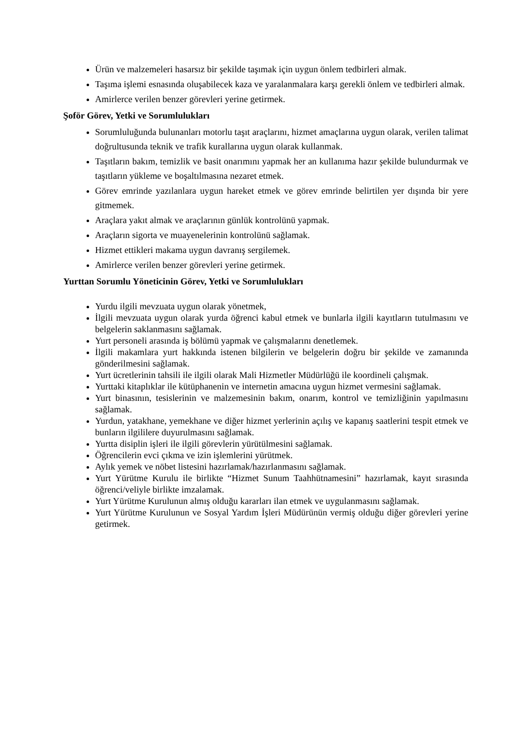Ürün ve malzemeleri hasarsız bir şekilde taşımak için uygun önlem tedbirleri almak.
Taşıma işlemi esnasında oluşabilecek kaza ve yaralanmalara karşı gerekli önlem ve tedbirleri almak.
Amirlerce verilen benzer görevleri yerine getirmek.
Şoför Görev, Yetki ve Sorumlulukları
Sorumluluğunda bulunanları motorlu taşıt araçlarını, hizmet amaçlarına uygun olarak, verilen talimat doğrultusunda teknik ve trafik kurallarına uygun olarak kullanmak.
Taşıtların bakım, temizlik ve basit onarımını yapmak her an kullanıma hazır şekilde bulundurmak ve taşıtların yükleme ve boşaltılmasına nezaret etmek.
Görev emrinde yazılanlara uygun hareket etmek ve görev emrinde belirtilen yer dışında bir yere gitmemek.
Araçlara yakıt almak ve araçlarının günlük kontrolünü yapmak.
Araçların sigorta ve muayenelerinin kontrolünü sağlamak.
Hizmet ettikleri makama uygun davranış sergilemek.
Amirlerce verilen benzer görevleri yerine getirmek.
Yurttan Sorumlu Yöneticinin Görev, Yetki ve Sorumlulukları
Yurdu ilgili mevzuata uygun olarak yönetmek,
İlgili mevzuata uygun olarak yurda öğrenci kabul etmek ve bunlarla ilgili kayıtların tutulmasını ve belgelerin saklanmasını sağlamak.
Yurt personeli arasında iş bölümü yapmak ve çalışmalarını denetlemek.
İlgili makamlara yurt hakkında istenen bilgilerin ve belgelerin doğru bir şekilde ve zamanında gönderilmesini sağlamak.
Yurt ücretlerinin tahsili ile ilgili olarak Mali Hizmetler Müdürlüğü ile koordineli çalışmak.
Yurttaki kitaplıklar ile kütüphanenin ve internetin amacına uygun hizmet vermesini sağlamak.
Yurt binasının, tesislerinin ve malzemesinin bakım, onarım, kontrol ve temizliğinin yapılmasını sağlamak.
Yurdun, yatakhane, yemekhane ve diğer hizmet yerlerinin açılış ve kapanış saatlerini tespit etmek ve bunların ilgililere duyurulmasını sağlamak.
Yurtta disiplin işleri ile ilgili görevlerin yürütülmesini sağlamak.
Öğrencilerin evci çıkma ve izin işlemlerini yürütmek.
Aylık yemek ve nöbet listesini hazırlamak/hazırlanmasını sağlamak.
Yurt Yürütme Kurulu ile birlikte “Hizmet Sunum Taahhütnamesini” hazırlamak, kayıt sırasında öğrenci/veliyle birlikte imzalamak.
Yurt Yürütme Kurulunun almış olduğu kararları ilan etmek ve uygulanmasını sağlamak.
Yurt Yürütme Kurulunun ve Sosyal Yardım İşleri Müdürünün vermiş olduğu diğer görevleri yerine getirmek.